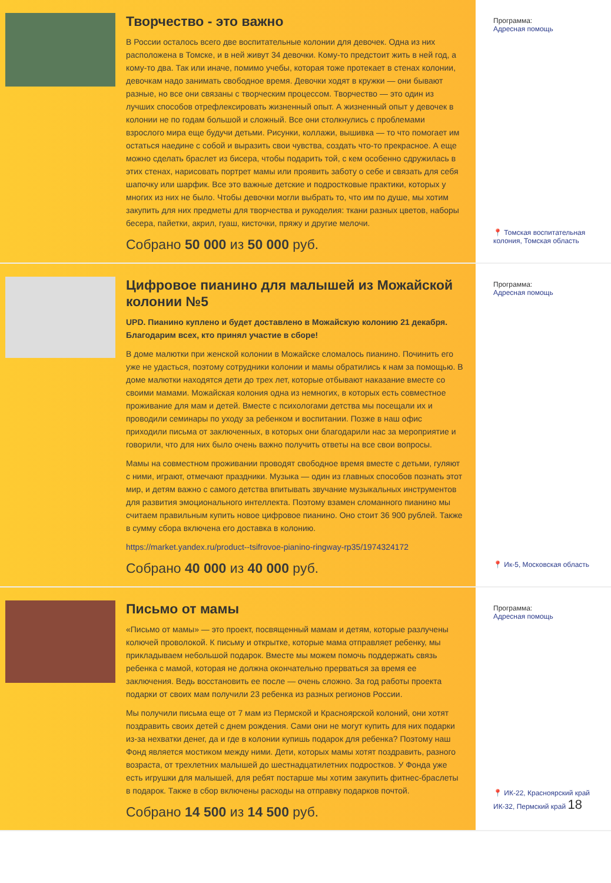Творчество - это важно
В России осталось всего две воспитательные колонии для девочек. Одна из них расположена в Томске, и в ней живут 34 девочки. Кому-то предстоит жить в ней год, а кому-то два. Так или иначе, помимо учебы, которая тоже протекает в стенах колонии, девочкам надо занимать свободное время. Девочки ходят в кружки — они бывают разные, но все они связаны с творческим процессом. Творчество — это один из лучших способов отрефлексировать жизненный опыт. А жизненный опыт у девочек в колонии не по годам большой и сложный. Все они столкнулись с проблемами взрослого мира еще будучи детьми. Рисунки, коллажи, вышивка — то что помогает им остаться наедине с собой и выразить свои чувства, создать что-то прекрасное. А еще можно сделать браслет из бисера, чтобы подарить той, с кем особенно сдружилась в этих стенах, нарисовать портрет мамы или проявить заботу о себе и связать для себя шапочку или шарфик. Все это важные детские и подростковые практики, которых у многих из них не было. Чтобы девочки могли выбрать то, что им по душе, мы хотим закупить для них предметы для творчества и рукоделия: ткани разных цветов, наборы бесера, пайетки, акрил, гуаш, кисточки, пряжу и другие мелочи.
Собрано 50 000 из 50 000 руб.
Программа:
Адресная помощь
📍 Томская воспитательная колония, Томская область
Цифровое пианино для малышей из Можайской колонии №5
UPD. Пианино куплено и будет доставлено в Можайскую колонию 21 декабря. Благодарим всех, кто принял участие в сборе!
В доме малютки при женской колонии в Можайске сломалось пианино. Починить его уже не удасться, поэтому сотрудники колонии и мамы обратились к нам за помощью. В доме малютки находятся дети до трех лет, которые отбывают наказание вместе со своими мамами. Можайская колония одна из немногих, в которых есть совместное проживание для мам и детей. Вместе с психологами детства мы посещали их и проводили семинары по уходу за ребенком и воспитании. Позже в наш офис приходили письма от заключенных, в которых они благодарили нас за мероприятие и говорили, что для них было очень важно получить ответы на все свои вопросы.
Мамы на совместном проживании проводят свободное время вместе с детьми, гуляют с ними, играют, отмечают праздники. Музыка — один из главных способов познать этот мир, и детям важно с самого детства впитывать звучание музыкальных инструментов для развития эмоционального интеллекта. Поэтому взамен сломанного пианино мы считаем правильным купить новое цифровое пианино. Оно стоит 36 900 рублей. Также в сумму сбора включена его доставка в колонию.
https://market.yandex.ru/product--tsifrovoe-pianino-ringway-rp35/1974324172
Собрано 40 000 из 40 000 руб.
Программа:
Адресная помощь
📍 Ик-5, Московская область
Письмо от мамы
«Письмо от мамы» — это проект, посвященный мамам и детям, которые разлучены колючей проволокой. К письму и открытке, которые мама отправляет ребенку, мы прикладываем небольшой подарок. Вместе мы можем помочь поддержать связь ребенка с мамой, которая не должна окончательно прерваться за время ее заключения. Ведь восстановить ее после — очень сложно. За год работы проекта подарки от своих мам получили 23 ребенка из разных регионов России.
Мы получили письма еще от 7 мам из Пермской и Красноярской колоний, они хотят поздравить своих детей с днем рождения. Сами они не могут купить для них подарки из-за нехватки денег, да и где в колонии купишь подарок для ребенка? Поэтому наш Фонд является мостиком между ними. Дети, которых мамы хотят поздравить, разного возраста, от трехлетних малышей до шестнадцатилетних подростков. У Фонда уже есть игрушки для малышей, для ребят постарше мы хотим закупить фитнес-браслеты в подарок. Также в сбор включены расходы на отправку подарков почтой.
Собрано 14 500 из 14 500 руб.
Программа:
Адресная помощь
📍 ИК-22, Красноярский край
ИК-32, Пермский край 18